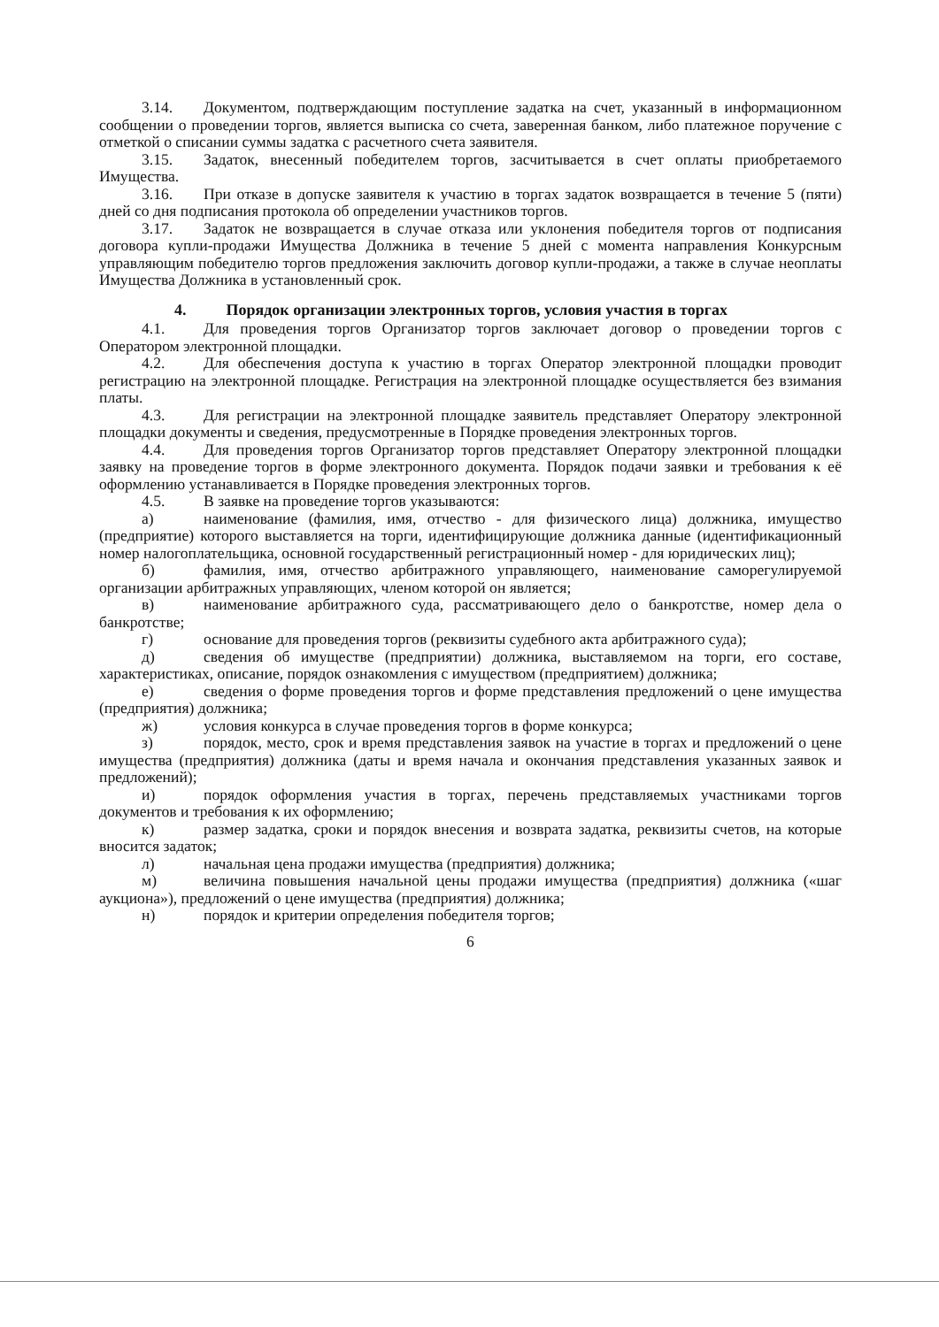3.14. Документом, подтверждающим поступление задатка на счет, указанный в информационном сообщении о проведении торгов, является выписка со счета, заверенная банком, либо платежное поручение с отметкой о списании суммы задатка с расчетного счета заявителя.
3.15. Задаток, внесенный победителем торгов, засчитывается в счет оплаты приобретаемого Имущества.
3.16. При отказе в допуске заявителя к участию в торгах задаток возвращается в течение 5 (пяти) дней со дня подписания протокола об определении участников торгов.
3.17. Задаток не возвращается в случае отказа или уклонения победителя торгов от подписания договора купли-продажи Имущества Должника в течение 5 дней с момента направления Конкурсным управляющим победителю торгов предложения заключить договор купли-продажи, а также в случае неоплаты Имущества Должника в установленный срок.
4. Порядок организации электронных торгов, условия участия в торгах
4.1. Для проведения торгов Организатор торгов заключает договор о проведении торгов с Оператором электронной площадки.
4.2. Для обеспечения доступа к участию в торгах Оператор электронной площадки проводит регистрацию на электронной площадке. Регистрация на электронной площадке осуществляется без взимания платы.
4.3. Для регистрации на электронной площадке заявитель представляет Оператору электронной площадки документы и сведения, предусмотренные в Порядке проведения электронных торгов.
4.4. Для проведения торгов Организатор торгов представляет Оператору электронной площадки заявку на проведение торгов в форме электронного документа. Порядок подачи заявки и требования к её оформлению устанавливается в Порядке проведения электронных торгов.
4.5. В заявке на проведение торгов указываются:
а) наименование (фамилия, имя, отчество - для физического лица) должника, имущество (предприятие) которого выставляется на торги, идентифицирующие должника данные (идентификационный номер налогоплательщика, основной государственный регистрационный номер - для юридических лиц);
б) фамилия, имя, отчество арбитражного управляющего, наименование саморегулируемой организации арбитражных управляющих, членом которой он является;
в) наименование арбитражного суда, рассматривающего дело о банкротстве, номер дела о банкротстве;
г) основание для проведения торгов (реквизиты судебного акта арбитражного суда);
д) сведения об имуществе (предприятии) должника, выставляемом на торги, его составе, характеристиках, описание, порядок ознакомления с имуществом (предприятием) должника;
е) сведения о форме проведения торгов и форме представления предложений о цене имущества (предприятия) должника;
ж) условия конкурса в случае проведения торгов в форме конкурса;
з) порядок, место, срок и время представления заявок на участие в торгах и предложений о цене имущества (предприятия) должника (даты и время начала и окончания представления указанных заявок и предложений);
и) порядок оформления участия в торгах, перечень представляемых участниками торгов документов и требования к их оформлению;
к) размер задатка, сроки и порядок внесения и возврата задатка, реквизиты счетов, на которые вносится задаток;
л) начальная цена продажи имущества (предприятия) должника;
м) величина повышения начальной цены продажи имущества (предприятия) должника («шаг аукциона»), предложений о цене имущества (предприятия) должника;
н) порядок и критерии определения победителя торгов;
6